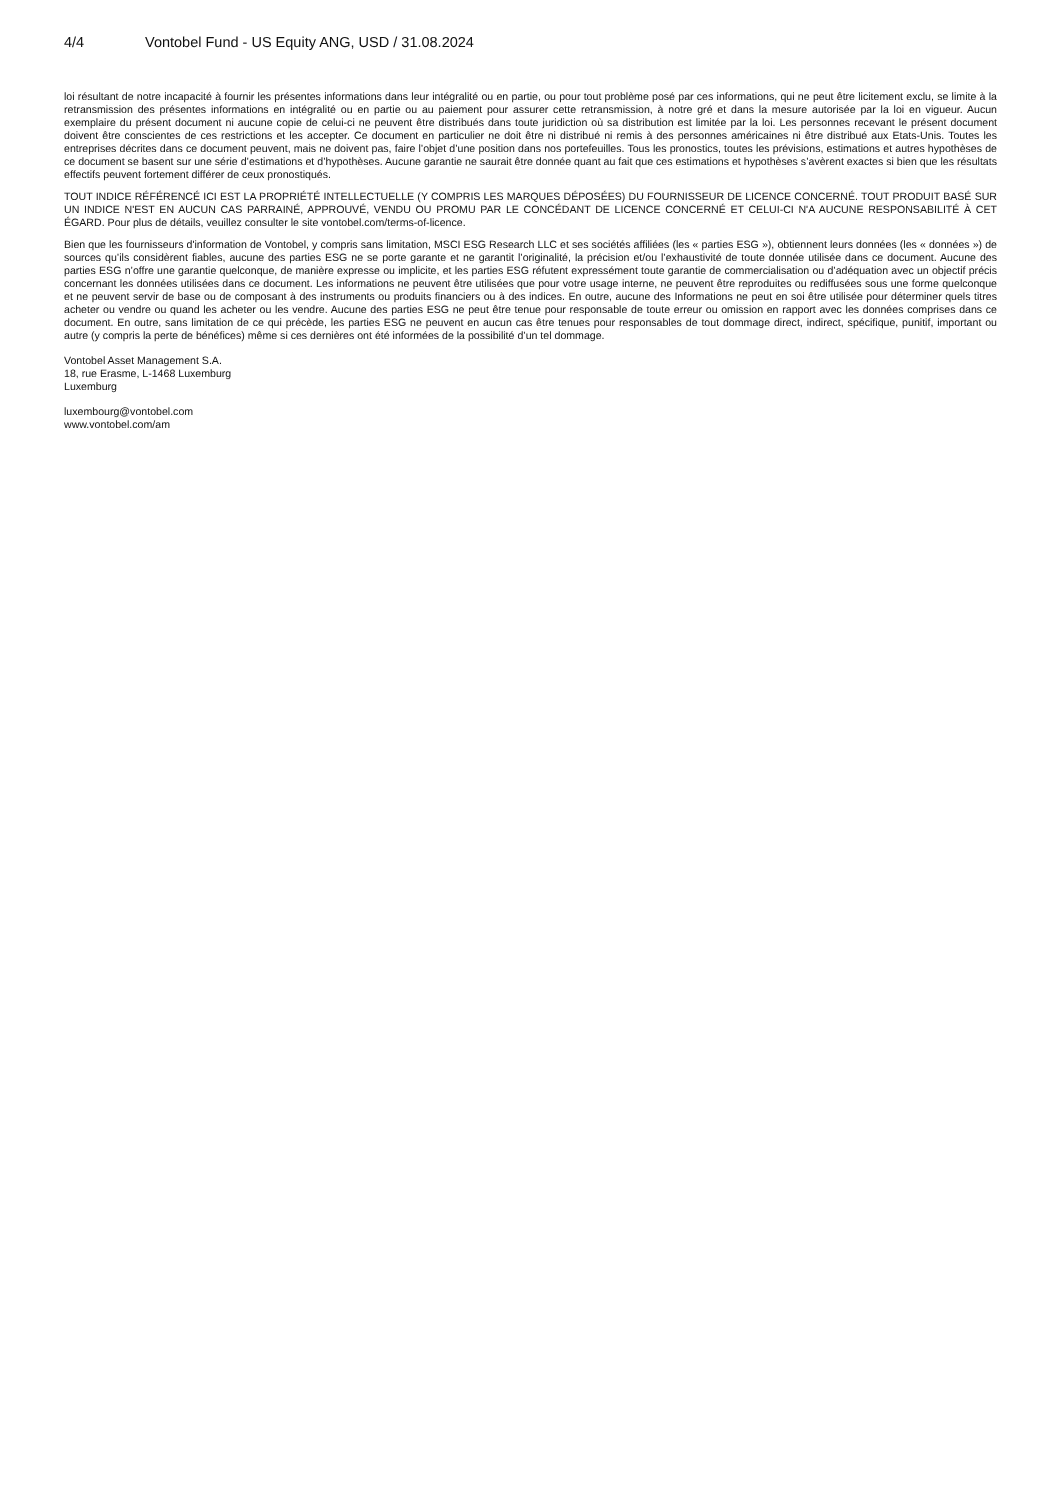4/4 Vontobel Fund - US Equity ANG, USD / 31.08.2024
loi résultant de notre incapacité à fournir les présentes informations dans leur intégralité ou en partie, ou pour tout problème posé par ces informations, qui ne peut être licitement exclu, se limite à la retransmission des présentes informations en intégralité ou en partie ou au paiement pour assurer cette retransmission, à notre gré et dans la mesure autorisée par la loi en vigueur. Aucun exemplaire du présent document ni aucune copie de celui-ci ne peuvent être distribués dans toute juridiction où sa distribution est limitée par la loi. Les personnes recevant le présent document doivent être conscientes de ces restrictions et les accepter. Ce document en particulier ne doit être ni distribué ni remis à des personnes américaines ni être distribué aux Etats-Unis. Toutes les entreprises décrites dans ce document peuvent, mais ne doivent pas, faire l’objet d’une position dans nos portefeuilles. Tous les pronostics, toutes les prévisions, estimations et autres hypothèses de ce document se basent sur une série d’estimations et d’hypothèses. Aucune garantie ne saurait être donnée quant au fait que ces estimations et hypothèses s’avèrent exactes si bien que les résultats effectifs peuvent fortement différer de ceux pronostiqués.
TOUT INDICE RÉFÉRENCÉ ICI EST LA PROPRIÉTÉ INTELLECTUELLE (Y COMPRIS LES MARQUES DÉPOSÉES) DU FOURNISSEUR DE LICENCE CONCERNÉ. TOUT PRODUIT BASÉ SUR UN INDICE N'EST EN AUCUN CAS PARRAINÉ, APPROUVÉ, VENDU OU PROMU PAR LE CONCÉDANT DE LICENCE CONCERNÉ ET CELUI-CI N'A AUCUNE RESPONSABILITÉ À CET ÉGARD. Pour plus de détails, veuillez consulter le site vontobel.com/terms-of-licence.
Bien que les fournisseurs d'information de Vontobel, y compris sans limitation, MSCI ESG Research LLC et ses sociétés affiliées (les « parties ESG »), obtiennent leurs données (les « données ») de sources qu’ils considèrent fiables, aucune des parties ESG ne se porte garante et ne garantit l’originalité, la précision et/ou l’exhaustivité de toute donnée utilisée dans ce document. Aucune des parties ESG n’offre une garantie quelconque, de manière expresse ou implicite, et les parties ESG réfutent expressément toute garantie de commercialisation ou d’adéquation avec un objectif précis concernant les données utilisées dans ce document. Les informations ne peuvent être utilisées que pour votre usage interne, ne peuvent être reproduites ou rediffusées sous une forme quelconque et ne peuvent servir de base ou de composant à des instruments ou produits financiers ou à des indices. En outre, aucune des Informations ne peut en soi être utilisée pour déterminer quels titres acheter ou vendre ou quand les acheter ou les vendre. Aucune des parties ESG ne peut être tenue pour responsable de toute erreur ou omission en rapport avec les données comprises dans ce document. En outre, sans limitation de ce qui précède, les parties ESG ne peuvent en aucun cas être tenues pour responsables de tout dommage direct, indirect, spécifique, punitif, important ou autre (y compris la perte de bénéfices) même si ces dernières ont été informées de la possibilité d’un tel dommage.
Vontobel Asset Management S.A.
18, rue Erasme, L-1468 Luxemburg
Luxemburg
luxembourg@vontobel.com
www.vontobel.com/am